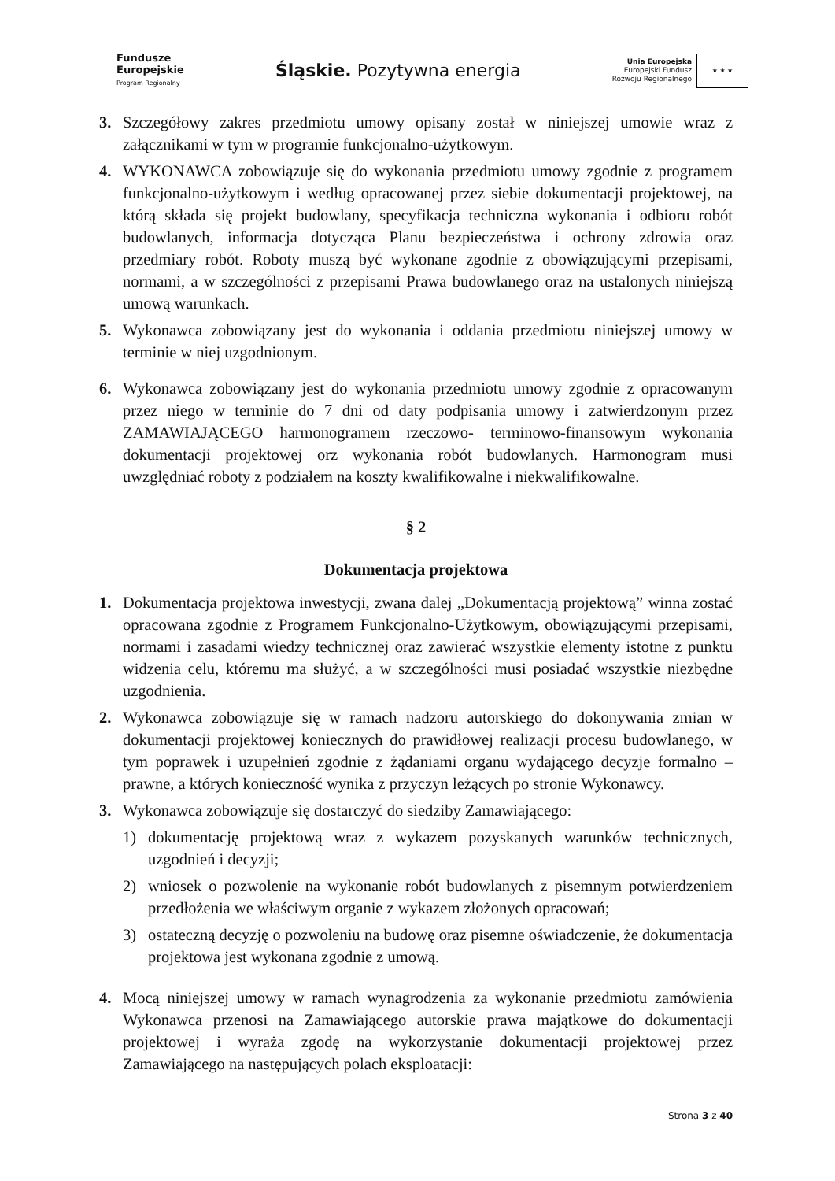Fundusze
Europejskie
Program Regionalny
Śląskie. Pozytywna energia
Unia Europejska
Europejski Fundusz
Rozwoju Regionalnego
★ ★ ★
3. Szczegółowy zakres przedmiotu umowy opisany został w niniejszej umowie wraz z załącznikami w tym w programie funkcjonalno-użytkowym.
4. WYKONAWCA zobowiązuje się do wykonania przedmiotu umowy zgodnie z programem funkcjonalno-użytkowym i według opracowanej przez siebie dokumentacji projektowej, na którą składa się projekt budowlany, specyfikacja techniczna wykonania i odbioru robót budowlanych, informacja dotycząca Planu bezpieczeństwa i ochrony zdrowia oraz przedmiary robót. Roboty muszą być wykonane zgodnie z obowiązującymi przepisami, normami, a w szczególności z przepisami Prawa budowlanego oraz na ustalonych niniejszą umową warunkach.
5. Wykonawca zobowiązany jest do wykonania i oddania przedmiotu niniejszej umowy w terminie w niej uzgodnionym.
6. Wykonawca zobowiązany jest do wykonania przedmiotu umowy zgodnie z opracowanym przez niego w terminie do 7 dni od daty podpisania umowy i zatwierdzonym przez ZAMAWIAJĄCEGO harmonogramem rzeczowo- terminowo-finansowym wykonania dokumentacji projektowej orz wykonania robót budowlanych. Harmonogram musi uwzględniać roboty z podziałem na koszty kwalifikowalne i niekwalifikowalne.
§ 2
Dokumentacja projektowa
1. Dokumentacja projektowa inwestycji, zwana dalej „Dokumentacją projektową” winna zostać opracowana zgodnie z Programem Funkcjonalno-Użytkowym, obowiązującymi przepisami, normami i zasadami wiedzy technicznej oraz zawierać wszystkie elementy istotne z punktu widzenia celu, któremu ma służyć, a w szczególności musi posiadać wszystkie niezbędne uzgodnienia.
2. Wykonawca zobowiązuje się w ramach nadzoru autorskiego do dokonywania zmian w dokumentacji projektowej koniecznych do prawidłowej realizacji procesu budowlanego, w tym poprawek i uzupełnień zgodnie z żądaniami organu wydającego decyzje formalno – prawne, a których konieczność wynika z przyczyn leżących po stronie Wykonawcy.
3. Wykonawca zobowiązuje się dostarczyć do siedziby Zamawiającego:
1) dokumentację projektową wraz z wykazem pozyskanych warunków technicznych, uzgodnień i decyzji;
2) wniosek o pozwolenie na wykonanie robót budowlanych z pisemnym potwierdzeniem przedłożenia we właściwym organie z wykazem złożonych opracowań;
3) ostateczną decyzję o pozwoleniu na budowę oraz pisemne oświadczenie, że dokumentacja projektowa jest wykonana zgodnie z umową.
4. Mocą niniejszej umowy w ramach wynagrodzenia za wykonanie przedmiotu zamówienia Wykonawca przenosi na Zamawiającego autorskie prawa majątkowe do dokumentacji projektowej i wyraża zgodę na wykorzystanie dokumentacji projektowej przez Zamawiającego na następujących polach eksploatacji:
Strona 3 z 40